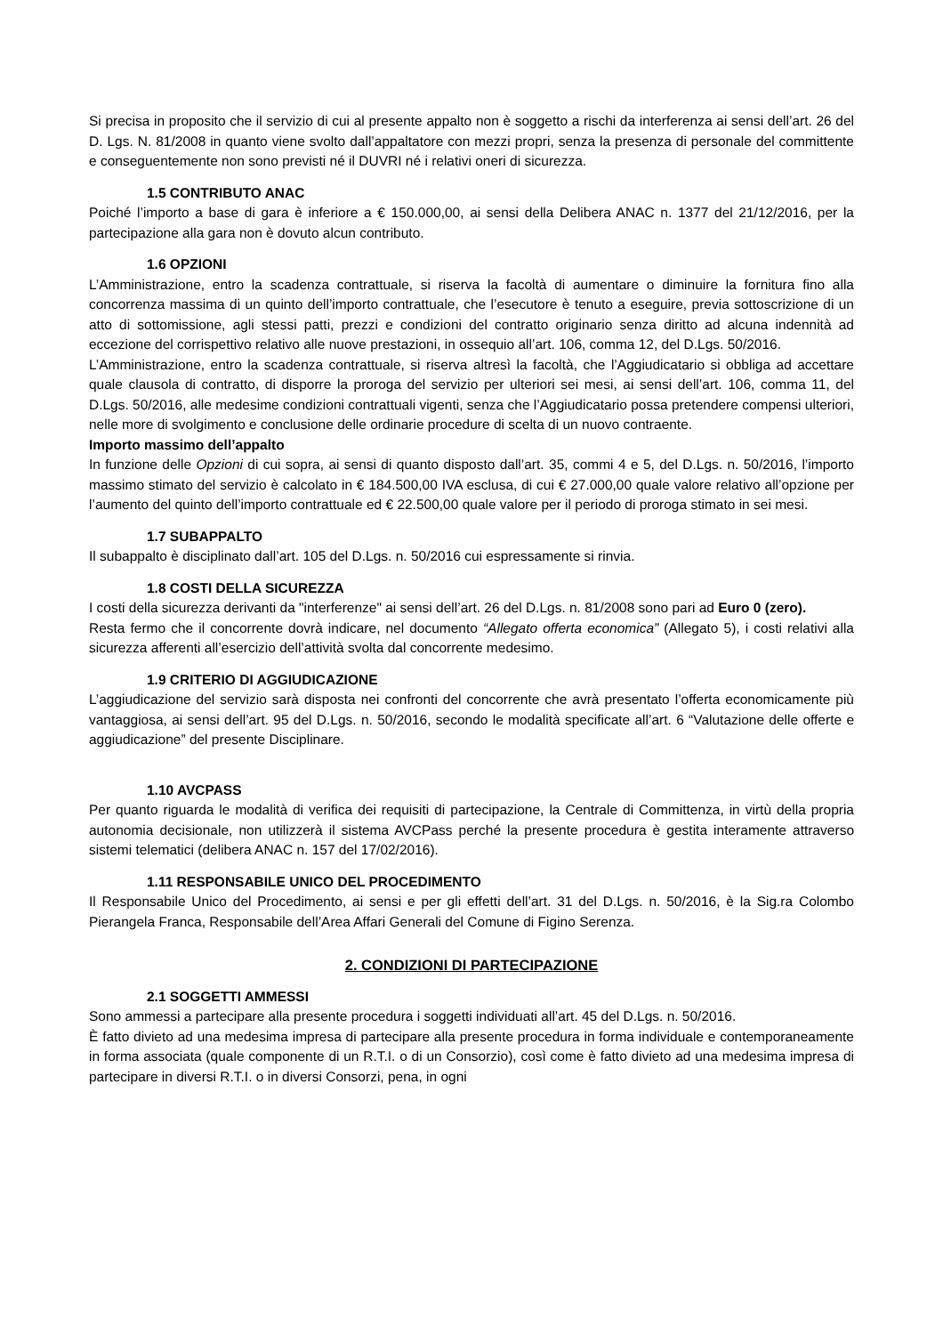Si precisa in proposito che il servizio di cui al presente appalto non è soggetto a rischi da interferenza ai sensi dell’art. 26 del D. Lgs. N. 81/2008 in quanto viene svolto dall’appaltatore con mezzi propri, senza la presenza di personale del committente e conseguentemente non sono previsti né il DUVRI né i relativi oneri di sicurezza.
1.5 CONTRIBUTO ANAC
Poiché l’importo a base di gara è inferiore a € 150.000,00, ai sensi della Delibera ANAC n. 1377 del 21/12/2016, per la partecipazione alla gara non è dovuto alcun contributo.
1.6 OPZIONI
L’Amministrazione, entro la scadenza contrattuale, si riserva la facoltà di aumentare o diminuire la fornitura fino alla concorrenza massima di un quinto dell’importo contrattuale, che l’esecutore è tenuto a eseguire, previa sottoscrizione di un atto di sottomissione, agli stessi patti, prezzi e condizioni del contratto originario senza diritto ad alcuna indennità ad eccezione del corrispettivo relativo alle nuove prestazioni, in ossequio all’art. 106, comma 12, del D.Lgs. 50/2016.
L’Amministrazione, entro la scadenza contrattuale, si riserva altresì la facoltà, che l’Aggiudicatario si obbliga ad accettare quale clausola di contratto, di disporre la proroga del servizio per ulteriori sei mesi, ai sensi dell’art. 106, comma 11, del D.Lgs. 50/2016, alle medesime condizioni contrattuali vigenti, senza che l’Aggiudicatario possa pretendere compensi ulteriori, nelle more di svolgimento e conclusione delle ordinarie procedure di scelta di un nuovo contraente.
Importo massimo dell’appalto
In funzione delle Opzioni di cui sopra, ai sensi di quanto disposto dall’art. 35, commi 4 e 5, del D.Lgs. n. 50/2016, l’importo massimo stimato del servizio è calcolato in € 184.500,00 IVA esclusa, di cui € 27.000,00 quale valore relativo all’opzione per l’aumento del quinto dell’importo contrattuale ed € 22.500,00 quale valore per il periodo di proroga stimato in sei mesi.
1.7 SUBAPPALTO
Il subappalto è disciplinato dall’art. 105 del D.Lgs. n. 50/2016 cui espressamente si rinvia.
1.8 COSTI DELLA SICUREZZA
I costi della sicurezza derivanti da "interferenze" ai sensi dell’art. 26 del D.Lgs. n. 81/2008 sono pari ad Euro 0 (zero).
Resta fermo che il concorrente dovrà indicare, nel documento “Allegato offerta economica” (Allegato 5), i costi relativi alla sicurezza afferenti all’esercizio dell’attività svolta dal concorrente medesimo.
1.9 CRITERIO DI AGGIUDICAZIONE
L’aggiudicazione del servizio sarà disposta nei confronti del concorrente che avrà presentato l’offerta economicamente più vantaggiosa, ai sensi dell’art. 95 del D.Lgs. n. 50/2016, secondo le modalità specificate all’art. 6 “Valutazione delle offerte e aggiudicazione” del presente Disciplinare.
1.10 AVCPASS
Per quanto riguarda le modalità di verifica dei requisiti di partecipazione, la Centrale di Committenza, in virtù della propria autonomia decisionale, non utilizzerà il sistema AVCPass perché la presente procedura è gestita interamente attraverso sistemi telematici (delibera ANAC n. 157 del 17/02/2016).
1.11 RESPONSABILE UNICO DEL PROCEDIMENTO
Il Responsabile Unico del Procedimento, ai sensi e per gli effetti dell’art. 31 del D.Lgs. n. 50/2016, è la Sig.ra Colombo Pierangela Franca, Responsabile dell’Area Affari Generali del Comune di Figino Serenza.
2. CONDIZIONI DI PARTECIPAZIONE
2.1 SOGGETTI AMMESSI
Sono ammessi a partecipare alla presente procedura i soggetti individuati all’art. 45 del D.Lgs. n. 50/2016.
È fatto divieto ad una medesima impresa di partecipare alla presente procedura in forma individuale e contemporaneamente in forma associata (quale componente di un R.T.I. o di un Consorzio), così come è fatto divieto ad una medesima impresa di partecipare in diversi R.T.I. o in diversi Consorzi, pena, in ogni